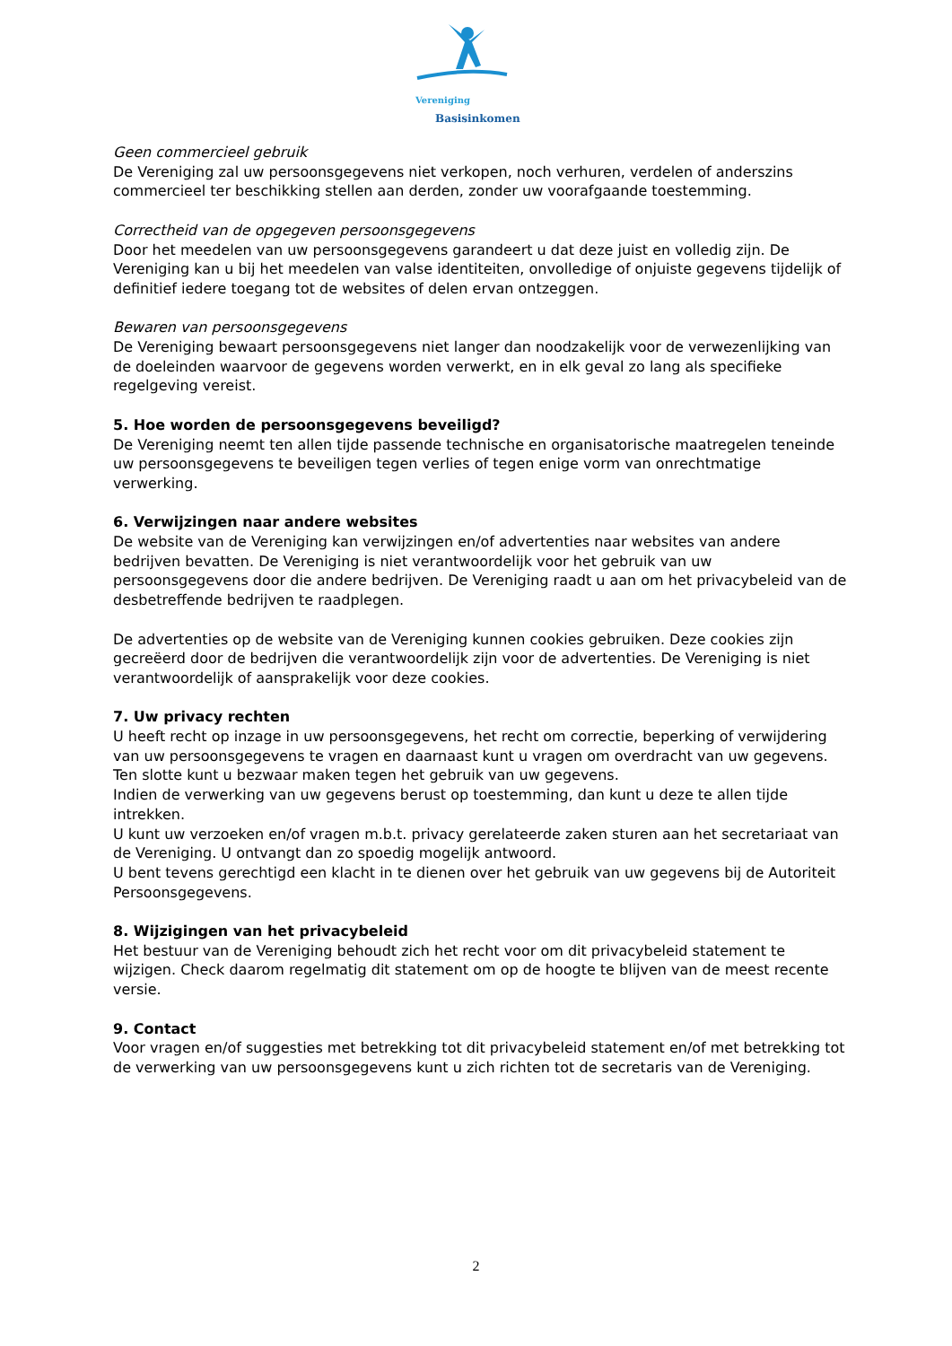Vereniging
Basisinkomen
Geen commercieel gebruik
De Vereniging zal uw persoonsgegevens niet verkopen, noch verhuren, verdelen of anderszins commercieel ter beschikking stellen aan derden, zonder uw voorafgaande toestemming.
Correctheid van de opgegeven persoonsgegevens
Door het meedelen van uw persoonsgegevens garandeert u dat deze juist en volledig zijn. De Vereniging kan u bij het meedelen van valse identiteiten, onvolledige of onjuiste gegevens tijdelijk of definitief iedere toegang tot de websites of delen ervan ontzeggen.
Bewaren van persoonsgegevens
De Vereniging bewaart persoonsgegevens niet langer dan noodzakelijk voor de verwezenlijking van de doeleinden waarvoor de gegevens worden verwerkt, en in elk geval zo lang als specifieke regelgeving vereist.
5. Hoe worden de persoonsgegevens beveiligd?
De Vereniging neemt ten allen tijde passende technische en organisatorische maatregelen teneinde uw persoonsgegevens te beveiligen tegen verlies of tegen enige vorm van onrechtmatige verwerking.
6. Verwijzingen naar andere websites
De website van de Vereniging kan verwijzingen en/of advertenties naar websites van andere bedrijven bevatten. De Vereniging is niet verantwoordelijk voor het gebruik van uw persoonsgegevens door die andere bedrijven. De Vereniging raadt u aan om het privacybeleid van de desbetreffende bedrijven te raadplegen.
De advertenties op de website van de Vereniging kunnen cookies gebruiken. Deze cookies zijn gecreëerd door de bedrijven die verantwoordelijk zijn voor de advertenties. De Vereniging is niet verantwoordelijk of aansprakelijk voor deze cookies.
7. Uw privacy rechten
U heeft recht op inzage in uw persoonsgegevens, het recht om correctie, beperking of verwijdering van uw persoonsgegevens te vragen en daarnaast kunt u vragen om overdracht van uw gegevens. Ten slotte kunt u bezwaar maken tegen het gebruik van uw gegevens.
Indien de verwerking van uw gegevens berust op toestemming, dan kunt u deze te allen tijde intrekken.
U kunt uw verzoeken en/of vragen m.b.t. privacy gerelateerde zaken sturen aan het secretariaat van de Vereniging. U ontvangt dan zo spoedig mogelijk antwoord.
U bent tevens gerechtigd een klacht in te dienen over het gebruik van uw gegevens bij de Autoriteit Persoonsgegevens.
8. Wijzigingen van het privacybeleid
Het bestuur van de Vereniging behoudt zich het recht voor om dit privacybeleid statement te wijzigen. Check daarom regelmatig dit statement om op de hoogte te blijven van de meest recente versie.
9. Contact
Voor vragen en/of suggesties met betrekking tot dit privacybeleid statement en/of met betrekking tot de verwerking van uw persoonsgegevens kunt u zich richten tot de secretaris van de Vereniging.
2